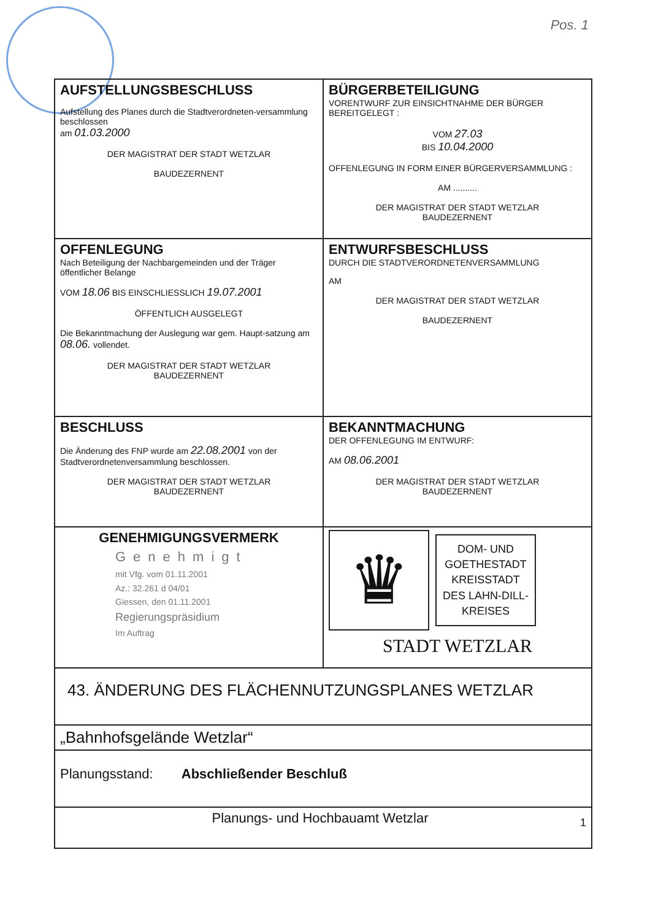Pos. 1
| AUFSTELLUNGSBESCHLUSS Aufstellung des Planes durch die Stadtverordneten-versammlung beschlossen am 01.03.2000 DER MAGISTRAT DER STADT WETZLAR BAUDEZERNENT | BÜRGERBETEILIGUNG VORENTWURF ZUR EINSICHTNAHME DER BÜRGER BEREITGELEGT : VOM 27.03 BIS 10.04.2000 OFFENLEGUNG IN FORM EINER BÜRGERVERSAMMLUNG : AM .......... DER MAGISTRAT DER STADT WETZLAR BAUDEZERNENT |
| OFFENLEGUNG Nach Beteiligung der Nachbargemeinden und der Träger öffentlicher Belange VOM 18.06 BIS EINSCHLIESSLICH 19.07.2001 ÖFFENTLICH AUSGELEGT Die Bekanntmachung der Auslegung war gem. Haupt-satzung am 08.06. vollendet. DER MAGISTRAT DER STADT WETZLAR BAUDEZERNENT | ENTWURFSBESCHLUSS DURCH DIE STADTVERORDNETENVERSAMMLUNG AM DER MAGISTRAT DER STADT WETZLAR BAUDEZERNENT |
| BESCHLUSS Die Änderung des FNP wurde am 22.08.2001 von der Stadtverordnetenversammlung beschlossen. DER MAGISTRAT DER STADT WETZLAR BAUDEZERNENT | BEKANNTMACHUNG DER OFFENLEGUNG IM ENTWURF: AM 08.06.2001 DER MAGISTRAT DER STADT WETZLAR BAUDEZERNENT |
| GENEHMIGUNGSVERMERK Genehmigt mit Vfg. vom 01.11.2001 Az.: 32.261 d 04/01 Giessen, den 01.11.2001 Regierungspräsidium Im Auftrag | ♛ DOM- UND GOETHESTADT KREISSTADT DES LAHN-DILL- KREISES STADT WETZLAR |
| 43. ÄNDERUNG DES FLÄCHENNUTZUNGSPLANES WETZLAR | |
| „Bahnhofsgelände Wetzlar“ | |
| Planungsstand: Abschließender Beschluß | |
| Planungs- und Hochbauamt Wetzlar 1 | |